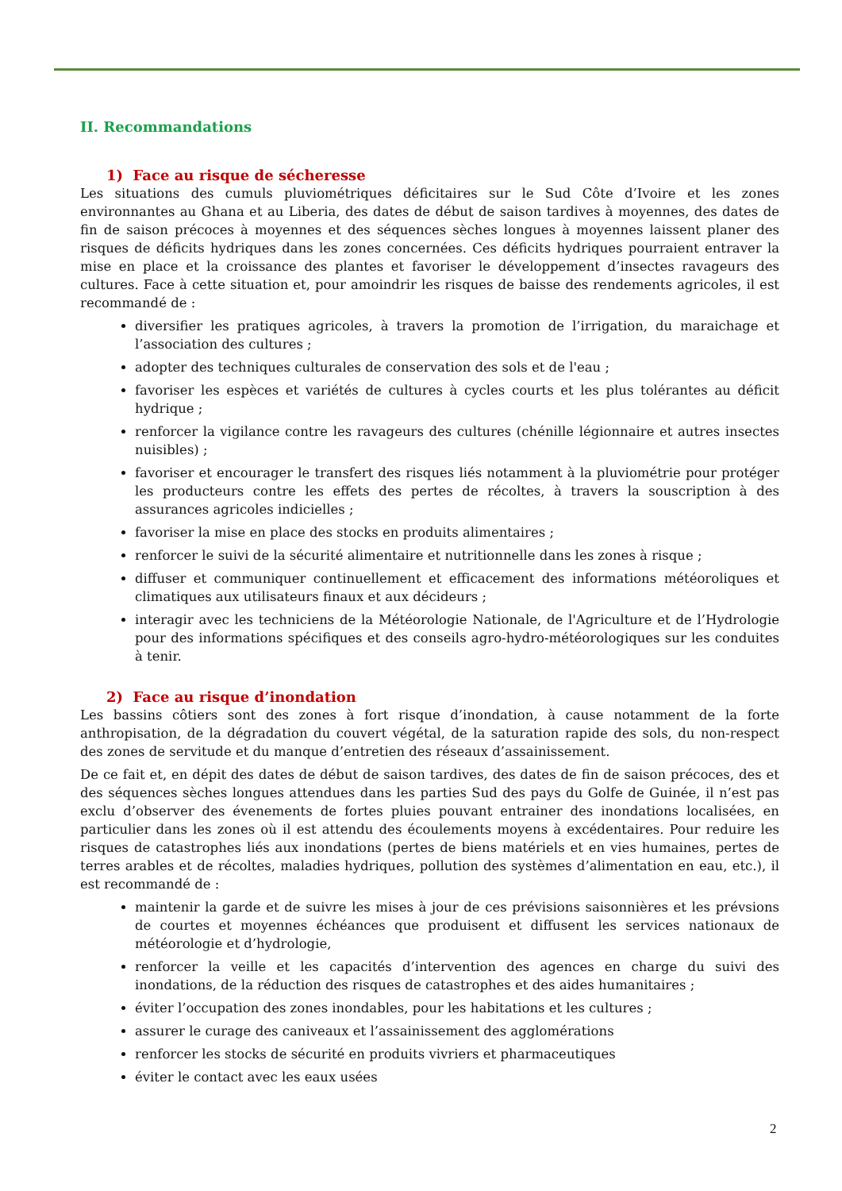II. Recommandations
1) Face au risque de sécheresse
Les situations des cumuls pluviométriques déficitaires sur le Sud Côte d’Ivoire et les zones environnantes au Ghana et au Liberia, des dates de début de saison tardives à moyennes, des dates de fin de saison précoces à moyennes et des séquences sèches longues à moyennes laissent planer des risques de déficits hydriques dans les zones concernées. Ces déficits hydriques pourraient entraver la mise en place et la croissance des plantes et favoriser le développement d’insectes ravageurs des cultures. Face à cette situation et, pour amoindrir les risques de baisse des rendements agricoles, il est recommandé de :
diversifier les pratiques agricoles, à travers la promotion de l’irrigation, du maraichage et l’association des cultures ;
adopter des techniques culturales de conservation des sols et de l'eau ;
favoriser les espèces et variétés de cultures à cycles courts et les plus tolérantes au déficit hydrique ;
renforcer la vigilance contre les ravageurs des cultures (chénille légionnaire et autres insectes nuisibles) ;
favoriser et encourager le transfert des risques liés notamment à la pluviométrie pour protéger les producteurs contre les effets des pertes de récoltes, à travers la souscription à des assurances agricoles indicielles ;
favoriser la mise en place des stocks en produits alimentaires ;
renforcer le suivi de la sécurité alimentaire et nutritionnelle dans les zones à risque ;
diffuser et communiquer continuellement et efficacement des informations météoroliques et climatiques aux utilisateurs finaux et aux décideurs ;
interagir avec les techniciens de la Météorologie Nationale, de l'Agriculture et de l’Hydrologie pour des informations spécifiques et des conseils agro-hydro-météorologiques sur les conduites à tenir.
2) Face au risque d’inondation
Les bassins côtiers sont des zones à fort risque d’inondation, à cause notamment de la forte anthropisation, de la dégradation du couvert végétal, de la saturation rapide des sols, du non-respect des zones de servitude et du manque d’entretien des réseaux d’assainissement.
De ce fait et, en dépit des dates de début de saison tardives, des dates de fin de saison précoces, des et des séquences sèches longues attendues dans les parties Sud des pays du Golfe de Guinée, il n’est pas exclu d’observer des évenements de fortes pluies pouvant entrainer des inondations localisées, en particulier dans les zones où il est attendu des écoulements moyens à excédentaires. Pour reduire les risques de catastrophes liés aux inondations (pertes de biens matériels et en vies humaines, pertes de terres arables et de récoltes, maladies hydriques, pollution des systèmes d’alimentation en eau, etc.), il est recommandé de :
maintenir la garde et de suivre les mises à jour de ces prévisions saisonnières et les prévsions de courtes et moyennes échéances que produisent et diffusent les services nationaux de météorologie et d’hydrologie,
renforcer la veille et les capacités d’intervention des agences en charge du suivi des inondations, de la réduction des risques de catastrophes et des aides humanitaires ;
éviter l’occupation des zones inondables, pour les habitations et les cultures ;
assurer le curage des caniveaux et l’assainissement des agglomérations
renforcer les stocks de sécurité en produits vivriers et pharmaceutiques
éviter le contact avec les eaux usées
2